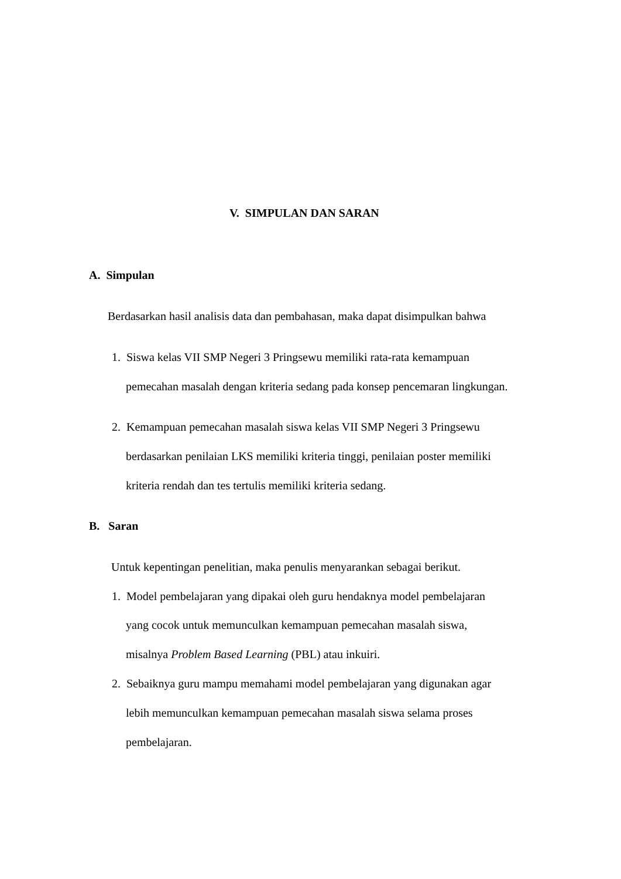V. SIMPULAN DAN SARAN
A. Simpulan
Berdasarkan hasil analisis data dan pembahasan, maka dapat disimpulkan bahwa
1. Siswa kelas VII SMP Negeri 3 Pringsewu memiliki rata-rata kemampuan
pemecahan masalah dengan kriteria sedang pada konsep pencemaran lingkungan.
2. Kemampuan pemecahan masalah siswa kelas VII SMP Negeri 3 Pringsewu
berdasarkan penilaian LKS memiliki kriteria tinggi, penilaian poster memiliki
kriteria rendah dan tes tertulis memiliki kriteria sedang.
B. Saran
Untuk kepentingan penelitian, maka penulis menyarankan sebagai berikut.
1. Model pembelajaran yang dipakai oleh guru hendaknya model pembelajaran
yang cocok untuk memunculkan kemampuan pemecahan masalah siswa,
misalnya Problem Based Learning (PBL) atau inkuiri.
2. Sebaiknya guru mampu memahami model pembelajaran yang digunakan agar
lebih memunculkan kemampuan pemecahan masalah siswa selama proses
pembelajaran.